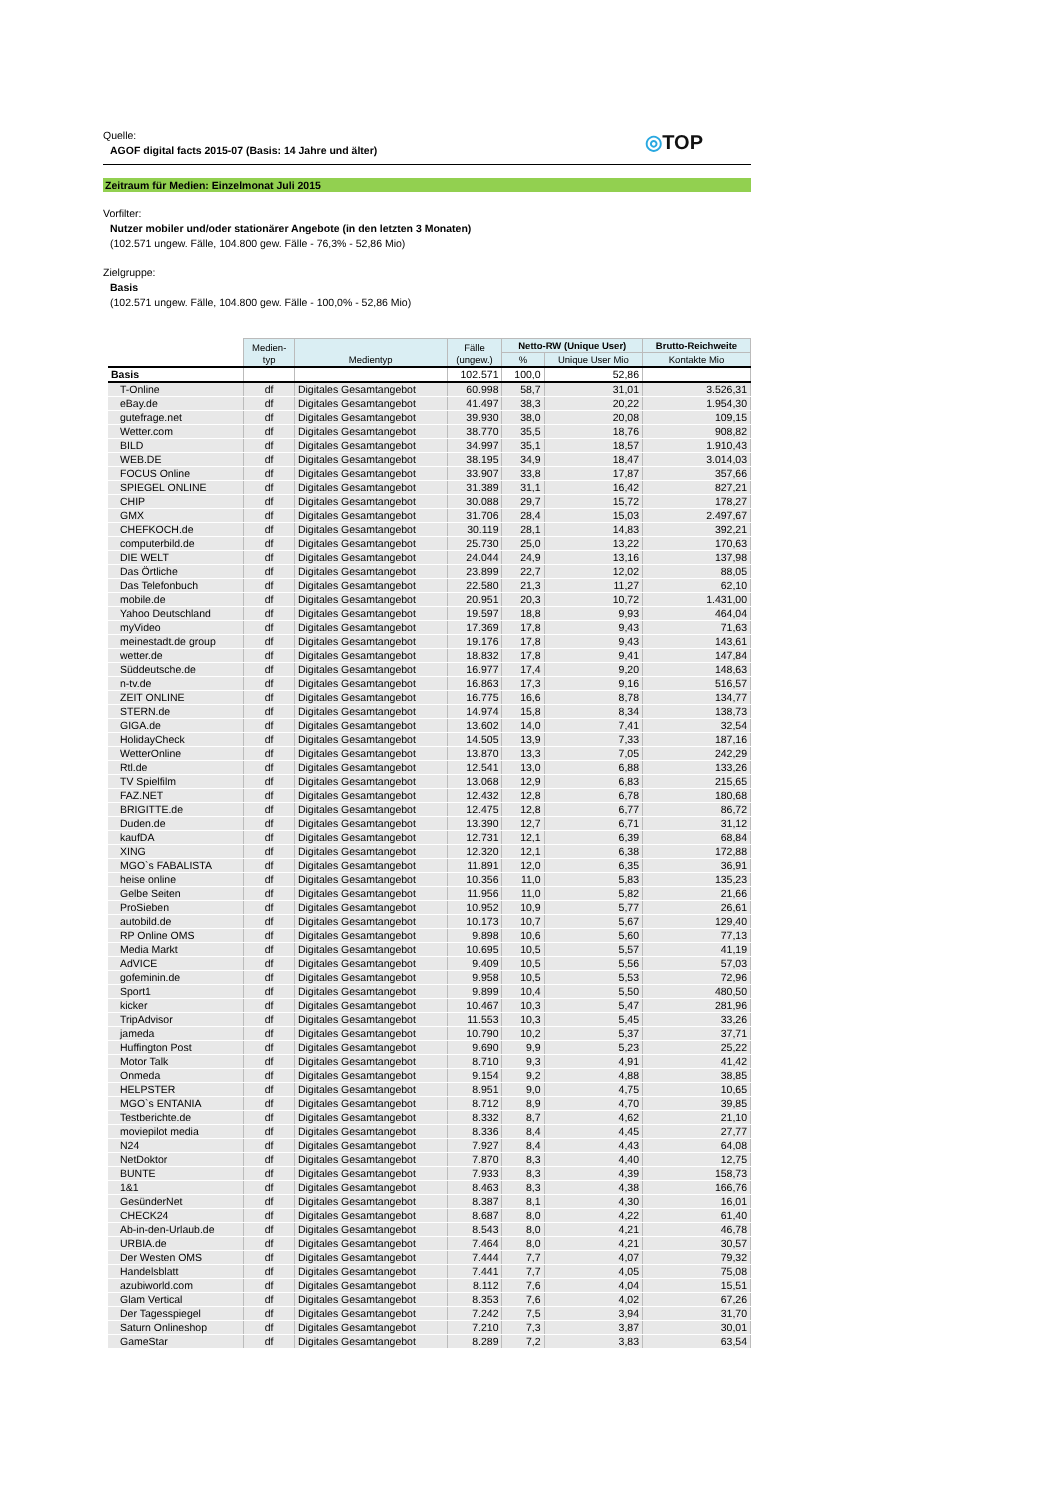Quelle:
AGOF digital facts 2015-07 (Basis: 14 Jahre und älter)
◎TOP
Zeitraum für Medien: Einzelmonat Juli 2015
Vorfilter:
Nutzer mobiler und/oder stationärer Angebote (in den letzten 3 Monaten)
(102.571 ungew. Fälle, 104.800 gew. Fälle - 76,3% - 52,86 Mio)
Zielgruppe:
Basis
(102.571 ungew. Fälle, 104.800 gew. Fälle - 100,0% - 52,86 Mio)
| | Medien- typ | Medientyp | Fälle (ungew.) | Netto-RW (Unique User) | | Brutto-Reichweite |
| --- | --- | --- | --- | --- | --- | --- |
| | | | | % | Unique User Mio | Kontakte Mio |
| Basis | | | 102.571 | 100,0 | 52,86 | |
| T-Online | df | Digitales Gesamtangebot | 60.998 | 58,7 | 31,01 | 3.526,31 |
| eBay.de | df | Digitales Gesamtangebot | 41.497 | 38,3 | 20,22 | 1.954,30 |
| gutefrage.net | df | Digitales Gesamtangebot | 39.930 | 38,0 | 20,08 | 109,15 |
| Wetter.com | df | Digitales Gesamtangebot | 38.770 | 35,5 | 18,76 | 908,82 |
| BILD | df | Digitales Gesamtangebot | 34.997 | 35,1 | 18,57 | 1.910,43 |
| WEB.DE | df | Digitales Gesamtangebot | 38.195 | 34,9 | 18,47 | 3.014,03 |
| FOCUS Online | df | Digitales Gesamtangebot | 33.907 | 33,8 | 17,87 | 357,66 |
| SPIEGEL ONLINE | df | Digitales Gesamtangebot | 31.389 | 31,1 | 16,42 | 827,21 |
| CHIP | df | Digitales Gesamtangebot | 30.088 | 29,7 | 15,72 | 178,27 |
| GMX | df | Digitales Gesamtangebot | 31.706 | 28,4 | 15,03 | 2.497,67 |
| CHEFKOCH.de | df | Digitales Gesamtangebot | 30.119 | 28,1 | 14,83 | 392,21 |
| computerbild.de | df | Digitales Gesamtangebot | 25.730 | 25,0 | 13,22 | 170,63 |
| DIE WELT | df | Digitales Gesamtangebot | 24.044 | 24,9 | 13,16 | 137,98 |
| Das Örtliche | df | Digitales Gesamtangebot | 23.899 | 22,7 | 12,02 | 88,05 |
| Das Telefonbuch | df | Digitales Gesamtangebot | 22.580 | 21,3 | 11,27 | 62,10 |
| mobile.de | df | Digitales Gesamtangebot | 20.951 | 20,3 | 10,72 | 1.431,00 |
| Yahoo Deutschland | df | Digitales Gesamtangebot | 19.597 | 18,8 | 9,93 | 464,04 |
| myVideo | df | Digitales Gesamtangebot | 17.369 | 17,8 | 9,43 | 71,63 |
| meinestadt.de group | df | Digitales Gesamtangebot | 19.176 | 17,8 | 9,43 | 143,61 |
| wetter.de | df | Digitales Gesamtangebot | 18.832 | 17,8 | 9,41 | 147,84 |
| Süddeutsche.de | df | Digitales Gesamtangebot | 16.977 | 17,4 | 9,20 | 148,63 |
| n-tv.de | df | Digitales Gesamtangebot | 16.863 | 17,3 | 9,16 | 516,57 |
| ZEIT ONLINE | df | Digitales Gesamtangebot | 16.775 | 16,6 | 8,78 | 134,77 |
| STERN.de | df | Digitales Gesamtangebot | 14.974 | 15,8 | 8,34 | 138,73 |
| GIGA.de | df | Digitales Gesamtangebot | 13.602 | 14,0 | 7,41 | 32,54 |
| HolidayCheck | df | Digitales Gesamtangebot | 14.505 | 13,9 | 7,33 | 187,16 |
| WetterOnline | df | Digitales Gesamtangebot | 13.870 | 13,3 | 7,05 | 242,29 |
| Rtl.de | df | Digitales Gesamtangebot | 12.541 | 13,0 | 6,88 | 133,26 |
| TV Spielfilm | df | Digitales Gesamtangebot | 13.068 | 12,9 | 6,83 | 215,65 |
| FAZ.NET | df | Digitales Gesamtangebot | 12.432 | 12,8 | 6,78 | 180,68 |
| BRIGITTE.de | df | Digitales Gesamtangebot | 12.475 | 12,8 | 6,77 | 86,72 |
| Duden.de | df | Digitales Gesamtangebot | 13.390 | 12,7 | 6,71 | 31,12 |
| kaufDA | df | Digitales Gesamtangebot | 12.731 | 12,1 | 6,39 | 68,84 |
| XING | df | Digitales Gesamtangebot | 12.320 | 12,1 | 6,38 | 172,88 |
| MGO`s FABALISTA | df | Digitales Gesamtangebot | 11.891 | 12,0 | 6,35 | 36,91 |
| heise online | df | Digitales Gesamtangebot | 10.356 | 11,0 | 5,83 | 135,23 |
| Gelbe Seiten | df | Digitales Gesamtangebot | 11.956 | 11,0 | 5,82 | 21,66 |
| ProSieben | df | Digitales Gesamtangebot | 10.952 | 10,9 | 5,77 | 26,61 |
| autobild.de | df | Digitales Gesamtangebot | 10.173 | 10,7 | 5,67 | 129,40 |
| RP Online OMS | df | Digitales Gesamtangebot | 9.898 | 10,6 | 5,60 | 77,13 |
| Media Markt | df | Digitales Gesamtangebot | 10.695 | 10,5 | 5,57 | 41,19 |
| AdVICE | df | Digitales Gesamtangebot | 9.409 | 10,5 | 5,56 | 57,03 |
| gofeminin.de | df | Digitales Gesamtangebot | 9.958 | 10,5 | 5,53 | 72,96 |
| Sport1 | df | Digitales Gesamtangebot | 9.899 | 10,4 | 5,50 | 480,50 |
| kicker | df | Digitales Gesamtangebot | 10.467 | 10,3 | 5,47 | 281,96 |
| TripAdvisor | df | Digitales Gesamtangebot | 11.553 | 10,3 | 5,45 | 33,26 |
| jameda | df | Digitales Gesamtangebot | 10.790 | 10,2 | 5,37 | 37,71 |
| Huffington Post | df | Digitales Gesamtangebot | 9.690 | 9,9 | 5,23 | 25,22 |
| Motor Talk | df | Digitales Gesamtangebot | 8.710 | 9,3 | 4,91 | 41,42 |
| Onmeda | df | Digitales Gesamtangebot | 9.154 | 9,2 | 4,88 | 38,85 |
| HELPSTER | df | Digitales Gesamtangebot | 8.951 | 9,0 | 4,75 | 10,65 |
| MGO`s ENTANIA | df | Digitales Gesamtangebot | 8.712 | 8,9 | 4,70 | 39,85 |
| Testberichte.de | df | Digitales Gesamtangebot | 8.332 | 8,7 | 4,62 | 21,10 |
| moviepilot media | df | Digitales Gesamtangebot | 8.336 | 8,4 | 4,45 | 27,77 |
| N24 | df | Digitales Gesamtangebot | 7.927 | 8,4 | 4,43 | 64,08 |
| NetDoktor | df | Digitales Gesamtangebot | 7.870 | 8,3 | 4,40 | 12,75 |
| BUNTE | df | Digitales Gesamtangebot | 7.933 | 8,3 | 4,39 | 158,73 |
| 1&1 | df | Digitales Gesamtangebot | 8.463 | 8,3 | 4,38 | 166,76 |
| GesünderNet | df | Digitales Gesamtangebot | 8.387 | 8,1 | 4,30 | 16,01 |
| CHECK24 | df | Digitales Gesamtangebot | 8.687 | 8,0 | 4,22 | 61,40 |
| Ab-in-den-Urlaub.de | df | Digitales Gesamtangebot | 8.543 | 8,0 | 4,21 | 46,78 |
| URBIA.de | df | Digitales Gesamtangebot | 7.464 | 8,0 | 4,21 | 30,57 |
| Der Westen OMS | df | Digitales Gesamtangebot | 7.444 | 7,7 | 4,07 | 79,32 |
| Handelsblatt | df | Digitales Gesamtangebot | 7.441 | 7,7 | 4,05 | 75,08 |
| azubiworld.com | df | Digitales Gesamtangebot | 8.112 | 7,6 | 4,04 | 15,51 |
| Glam Vertical | df | Digitales Gesamtangebot | 8.353 | 7,6 | 4,02 | 67,26 |
| Der Tagesspiegel | df | Digitales Gesamtangebot | 7.242 | 7,5 | 3,94 | 31,70 |
| Saturn Onlineshop | df | Digitales Gesamtangebot | 7.210 | 7,3 | 3,87 | 30,01 |
| GameStar | df | Digitales Gesamtangebot | 8.289 | 7,2 | 3,83 | 63,54 |